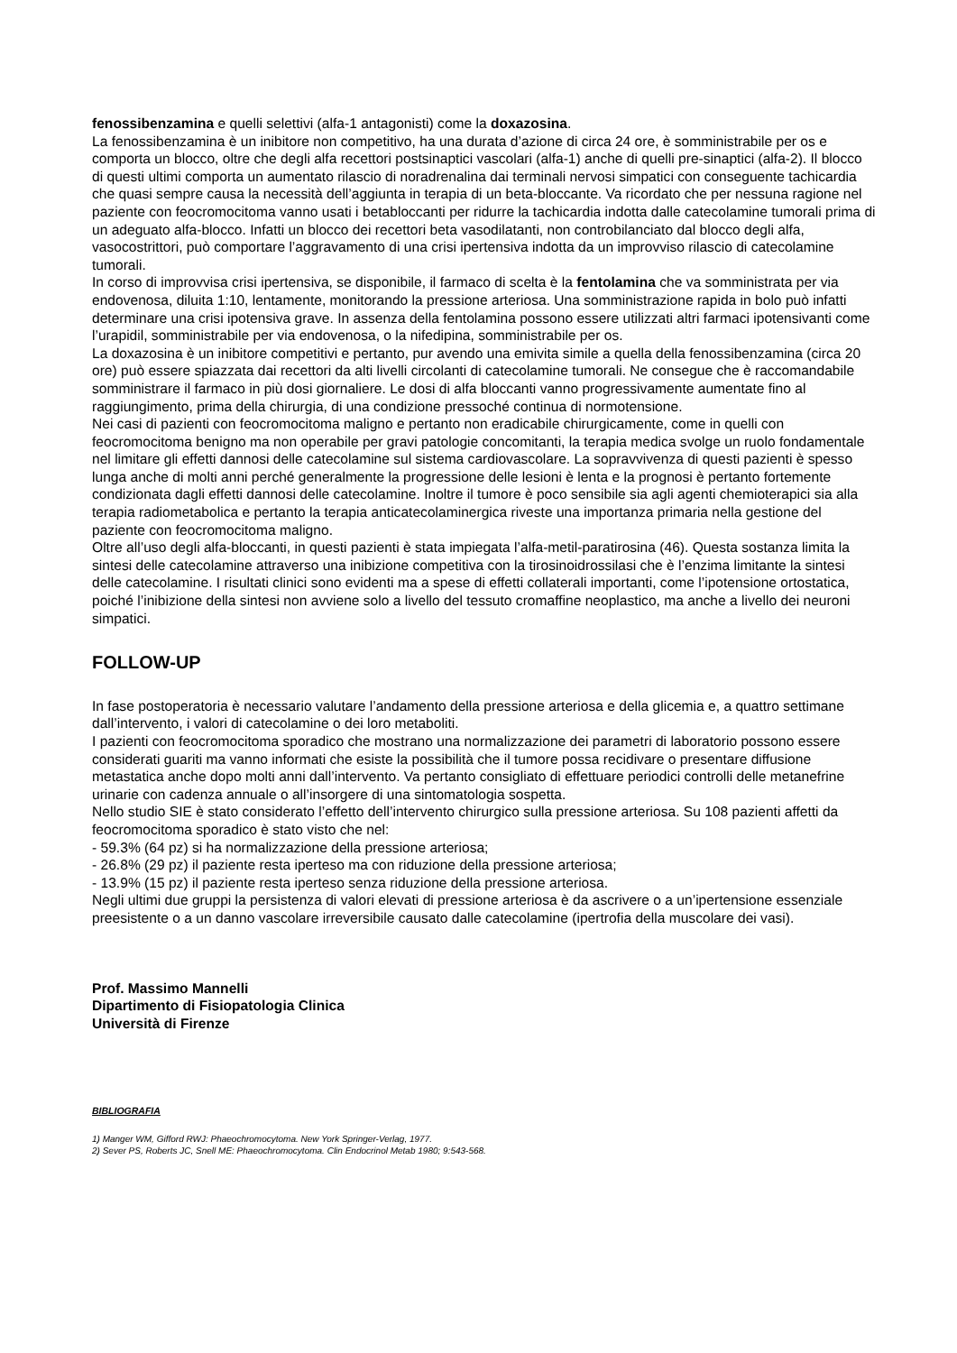fenossibenzamina e quelli selettivi (alfa-1 antagonisti) come la doxazosina.
La fenossibenzamina è un inibitore non competitivo, ha una durata d’azione di circa 24 ore, è somministrabile per os e comporta un blocco, oltre che degli alfa recettori postsinaptici vascolari (alfa-1) anche di quelli pre-sinaptici (alfa-2). Il blocco di questi ultimi comporta un aumentato rilascio di noradrenalina dai terminali nervosi simpatici con conseguente tachicardia che quasi sempre causa la necessità dell’aggiunta in terapia di un beta-bloccante. Va ricordato che per nessuna ragione nel paziente con feocromocitoma vanno usati i betabloccanti per ridurre la tachicardia indotta dalle catecolamine tumorali prima di un adeguato alfa-blocco. Infatti un blocco dei recettori beta vasodilatanti, non controbilanciato dal blocco degli alfa, vasocostrittori, può comportare l’aggravamento di una crisi ipertensiva indotta da un improvviso rilascio di catecolamine tumorali.
In corso di improvvisa crisi ipertensiva, se disponibile, il farmaco di scelta è la fentolamina che va somministrata per via endovenosa, diluita 1:10, lentamente, monitorando la pressione arteriosa. Una somministrazione rapida in bolo può infatti determinare una crisi ipotensiva grave. In assenza della fentolamina possono essere utilizzati altri farmaci ipotensivanti come l’urapidil, somministrabile per via endovenosa, o la nifedipina, somministrabile per os.
La doxazosina è un inibitore competitivi e pertanto, pur avendo una emivita simile a quella della fenossibenzamina (circa 20 ore) può essere spiazzata dai recettori da alti livelli circolanti di catecolamine tumorali. Ne consegue che è raccomandabile somministrare il farmaco in più dosi giornaliere. Le dosi di alfa bloccanti vanno progressivamente aumentate fino al raggiungimento, prima della chirurgia, di una condizione pressoché continua di normotensione.
Nei casi di pazienti con feocromocitoma maligno e pertanto non eradicabile chirurgicamente, come in quelli con feocromocitoma benigno ma non operabile per gravi patologie concomitanti, la terapia medica svolge un ruolo fondamentale nel limitare gli effetti dannosi delle catecolamine sul sistema cardiovascolare. La sopravvivenza di questi pazienti è spesso lunga anche di molti anni perché generalmente la progressione delle lesioni è lenta e la prognosi è pertanto fortemente condizionata dagli effetti dannosi delle catecolamine. Inoltre il tumore è poco sensibile sia agli agenti chemioterapici sia alla terapia radiometabolica e pertanto la terapia anticatecolaminergica riveste una importanza primaria nella gestione del paziente con feocromocitoma maligno.
Oltre all’uso degli alfa-bloccanti, in questi pazienti è stata impiegata l’alfa-metil-paratirosina (46). Questa sostanza limita la sintesi delle catecolamine attraverso una inibizione competitiva con la tirosinoidrossilasi che è l’enzima limitante la sintesi delle catecolamine. I risultati clinici sono evidenti ma a spese di effetti collaterali importanti, come l’ipotensione ortostatica, poiché l’inibizione della sintesi non avviene solo a livello del tessuto cromaffine neoplastico, ma anche a livello dei neuroni simpatici.
FOLLOW-UP
In fase postoperatoria è necessario valutare l’andamento della pressione arteriosa e della glicemia e, a quattro settimane dall’intervento, i valori di catecolamine o dei loro metaboliti.
I pazienti con feocromocitoma sporadico che mostrano una normalizzazione dei parametri di laboratorio possono essere considerati guariti ma vanno informati che esiste la possibilità che il tumore possa recidivare o presentare diffusione metastatica anche dopo molti anni dall’intervento. Va pertanto consigliato di effettuare periodici controlli delle metanefrine urinarie con cadenza annuale o all’insorgere di una sintomatologia sospetta.
Nello studio SIE è stato considerato l’effetto dell’intervento chirurgico sulla pressione arteriosa. Su 108 pazienti affetti da feocromocitoma sporadico è stato visto che nel:
- 59.3% (64 pz) si ha normalizzazione della pressione arteriosa;
- 26.8% (29 pz) il paziente resta iperteso ma con riduzione della pressione arteriosa;
- 13.9% (15 pz) il paziente resta iperteso senza riduzione della pressione arteriosa.
Negli ultimi due gruppi la persistenza di valori elevati di pressione arteriosa è da ascrivere o a un’ipertensione essenziale preesistente o a un danno vascolare irreversibile causato dalle catecolamine (ipertrofia della muscolare dei vasi).
Prof. Massimo Mannelli
Dipartimento di Fisiopatologia Clinica
Università di Firenze
BIBLIOGRAFIA
1) Manger WM, Gifford RWJ: Phaeochromocytoma. New York Springer-Verlag, 1977.
2) Sever PS, Roberts JC, Snell ME: Phaeochromocytoma. Clin Endocrinol Metab 1980; 9:543-568.